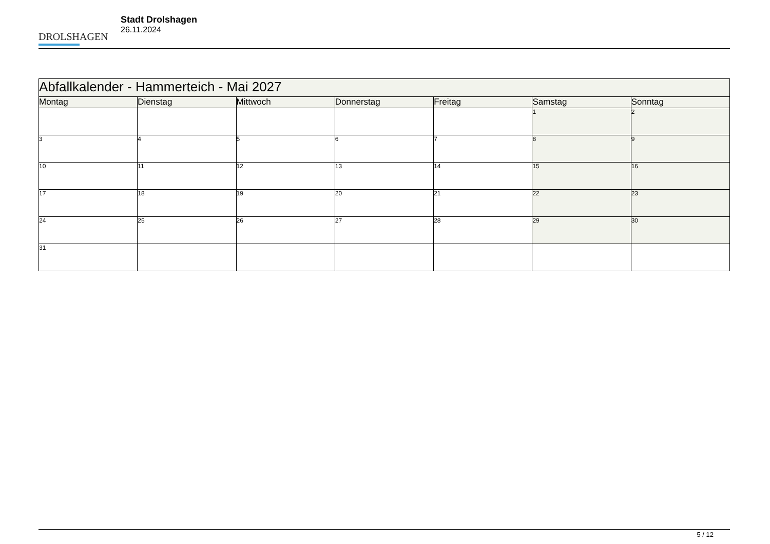DROLSHAGEN
Stadt Drolshagen
26.11.2024
| Abfallkalender - Hammerteich - Mai 2027 | | | | | | |
| Montag | Dienstag | Mittwoch | Donnerstag | Freitag | Samstag | Sonntag |
| | | | | | 1 | 2 |
| 3 | 4 | 5 | 6 | 7 | 8 | 9 |
| 10 | 11 | 12 | 13 | 14 | 15 | 16 |
| 17 | 18 | 19 | 20 | 21 | 22 | 23 |
| 24 | 25 | 26 | 27 | 28 | 29 | 30 |
| 31 | | | | | | |
5 / 12